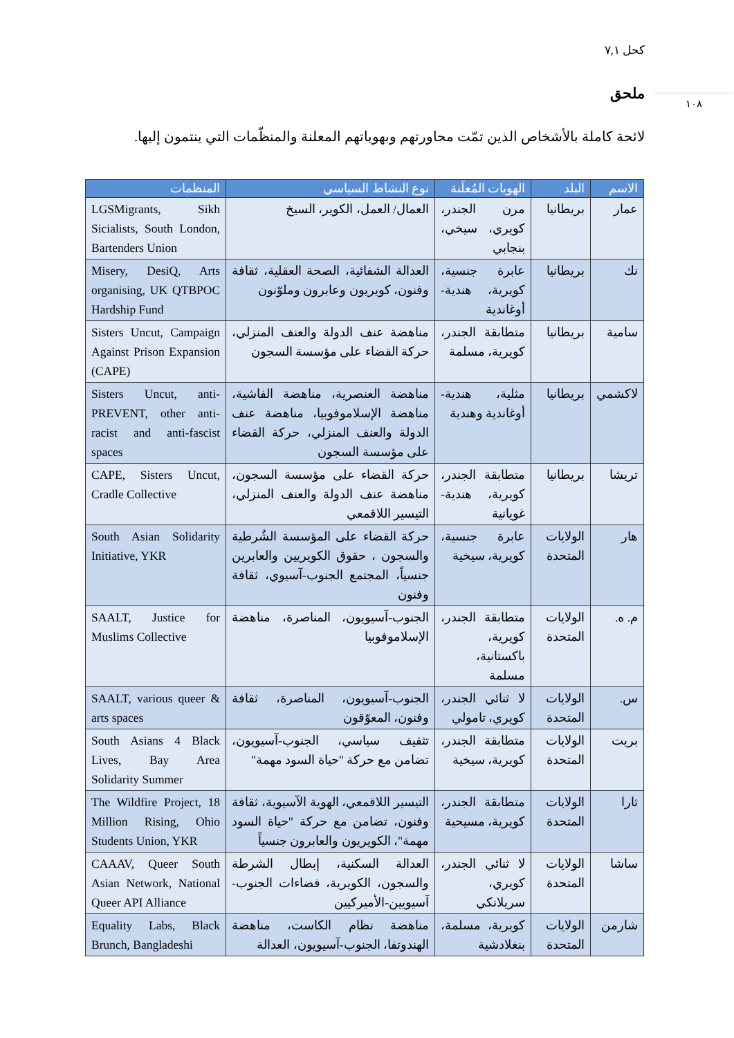كحل ٧,١
١٠٨
ملحق
لائحة كاملة بالأشخاص الذين تمّت محاورتهم وبهوياتهم المعلنة والمنظّمات التي ينتمون إليها.
| الاسم | البلد | الهويات المُعلَنة | نوع النشاط السياسي | المنظمات |
| --- | --- | --- | --- | --- |
| عمار | بريطانيا | مرن الجندر، كويري، سيخي، بنجابي | العمال/ العمل، الكوير، السيخ | LGSMigrants, Sikh Sicialists, South London, Bartenders Union |
| نك | بريطانيا | عابرة جنسية، كويرية، هندية-أوغاندية | العدالة الشفائية، الصحة العقلية، ثقافة وفنون، كويريون وعابرون وملوّنون | Misery, DesiQ, Arts organising, UK QTBPOC Hardship Fund |
| سامية | بريطانيا | متطابقة الجندر، كويرية، مسلمة | مناهضة عنف الدولة والعنف المنزلي، حركة القضاء على مؤسسة السجون | Sisters Uncut, Campaign Against Prison Expansion (CAPE) |
| لاكشمي | بريطانيا | مثلية، هندية-أوغاندية وهندية | مناهضة العنصرية، مناهضة الفاشية، مناهضة الإسلاموفوبيا، مناهضة عنف الدولة والعنف المنزلي، حركة القضاء على مؤسسة السجون | Sisters Uncut, anti-PREVENT, other anti-racist and anti-fascist spaces |
| تريشا | بريطانيا | متطابقة الجندر، كويرية، هندية-غويانية | حركة القضاء على مؤسسة السجون، مناهضة عنف الدولة والعنف المنزلي، التيسير اللاقمعي | CAPE, Sisters Uncut, Cradle Collective |
| هار | الولايات المتحدة | عابرة جنسية، كويرية، سيخية | حركة القضاء على المؤسسة الشُرطية والسجون ، حقوق الكويريين والعابرين جنسياً، المجتمع الجنوب-آسيوي، ثقافة وفنون | South Asian Solidarity Initiative, YKR |
| م. ه. | الولايات المتحدة | متطابقة الجندر، كويرية، باكستانية، مسلمة | الجنوب-آسيويون، المناصرة، مناهضة الإسلاموفوبيا | SAALT, Justice for Muslims Collective |
| س. | الولايات المتحدة | لا ثنائي الجندر، كويري، تامولي | الجنوب-آسيويون، المناصرة، ثقافة وفنون، المعوّقون | SAALT, various queer & arts spaces |
| بريت | الولايات المتحدة | متطابقة الجندر، كويرية، سيخية | تثقيف سياسي، الجنوب-آسيويون، تضامن مع حركة "حياة السود مهمة" | South Asians 4 Black Lives, Bay Area Solidarity Summer |
| ثارا | الولايات المتحدة | متطابقة الجندر، كويرية، مسيحية | التيسير اللاقمعي، الهوية الآسيوية، ثقافة وفنون، تضامن مع حركة "حياة السود مهمة"، الكويريون والعابرون جنسياً | The Wildfire Project, 18 Million Rising, Ohio Students Union, YKR |
| ساشا | الولايات المتحدة | لا ثنائي الجندر، كويري، سريلانكي | العدالة السكنية، إبطال الشرطة والسجون، الكويرية، فضاءات الجنوب-آسيويين-الأميركيين | CAAAV, Queer South Asian Network, National Queer API Alliance |
| شارمن | الولايات المتحدة | كويرية، مسلمة، بنغلادشية | مناهضة نظام الكاست، مناهضة الهندوتفا، الجنوب-آسيويون، العدالة | Equality Labs, Black Brunch, Bangladeshi |